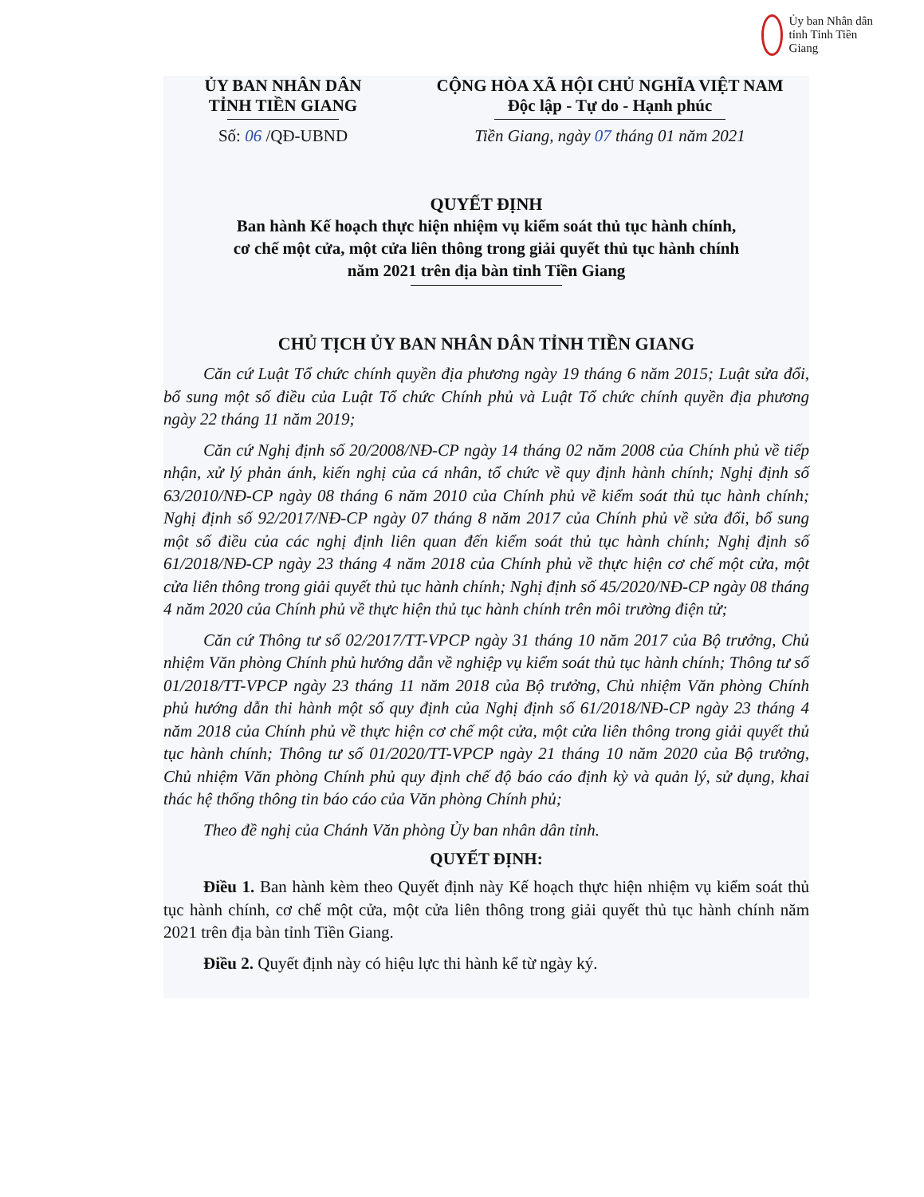Ủy ban Nhân dân tỉnh Tỉnh Tiền Giang
ỦY BAN NHÂN DÂN
TỈNH TIỀN GIANG
Số: 06 /QĐ-UBND
CỘNG HÒA XÃ HỘI CHỦ NGHĨA VIỆT NAM
Độc lập - Tự do - Hạnh phúc
Tiền Giang, ngày 07 tháng 01 năm 2021
QUYẾT ĐỊNH
Ban hành Kế hoạch thực hiện nhiệm vụ kiểm soát thủ tục hành chính,
cơ chế một cửa, một cửa liên thông trong giải quyết thủ tục hành chính
năm 2021 trên địa bàn tỉnh Tiền Giang
CHỦ TỊCH ỦY BAN NHÂN DÂN TỈNH TIỀN GIANG
Căn cứ Luật Tổ chức chính quyền địa phương ngày 19 tháng 6 năm 2015; Luật sửa đổi, bổ sung một số điều của Luật Tổ chức Chính phủ và Luật Tổ chức chính quyền địa phương ngày 22 tháng 11 năm 2019;
Căn cứ Nghị định số 20/2008/NĐ-CP ngày 14 tháng 02 năm 2008 của Chính phủ về tiếp nhận, xử lý phản ánh, kiến nghị của cá nhân, tổ chức về quy định hành chính; Nghị định số 63/2010/NĐ-CP ngày 08 tháng 6 năm 2010 của Chính phủ về kiểm soát thủ tục hành chính; Nghị định số 92/2017/NĐ-CP ngày 07 tháng 8 năm 2017 của Chính phủ về sửa đổi, bổ sung một số điều của các nghị định liên quan đến kiểm soát thủ tục hành chính; Nghị định số 61/2018/NĐ-CP ngày 23 tháng 4 năm 2018 của Chính phủ về thực hiện cơ chế một cửa, một cửa liên thông trong giải quyết thủ tục hành chính; Nghị định số 45/2020/NĐ-CP ngày 08 tháng 4 năm 2020 của Chính phủ về thực hiện thủ tục hành chính trên môi trường điện tử;
Căn cứ Thông tư số 02/2017/TT-VPCP ngày 31 tháng 10 năm 2017 của Bộ trưởng, Chủ nhiệm Văn phòng Chính phủ hướng dẫn về nghiệp vụ kiểm soát thủ tục hành chính; Thông tư số 01/2018/TT-VPCP ngày 23 tháng 11 năm 2018 của Bộ trưởng, Chủ nhiệm Văn phòng Chính phủ hướng dẫn thi hành một số quy định của Nghị định số 61/2018/NĐ-CP ngày 23 tháng 4 năm 2018 của Chính phủ về thực hiện cơ chế một cửa, một cửa liên thông trong giải quyết thủ tục hành chính; Thông tư số 01/2020/TT-VPCP ngày 21 tháng 10 năm 2020 của Bộ trưởng, Chủ nhiệm Văn phòng Chính phủ quy định chế độ báo cáo định kỳ và quản lý, sử dụng, khai thác hệ thống thông tin báo cáo của Văn phòng Chính phủ;
Theo đề nghị của Chánh Văn phòng Ủy ban nhân dân tỉnh.
QUYẾT ĐỊNH:
Điều 1. Ban hành kèm theo Quyết định này Kế hoạch thực hiện nhiệm vụ kiểm soát thủ tục hành chính, cơ chế một cửa, một cửa liên thông trong giải quyết thủ tục hành chính năm 2021 trên địa bàn tỉnh Tiền Giang.
Điều 2. Quyết định này có hiệu lực thi hành kể từ ngày ký.